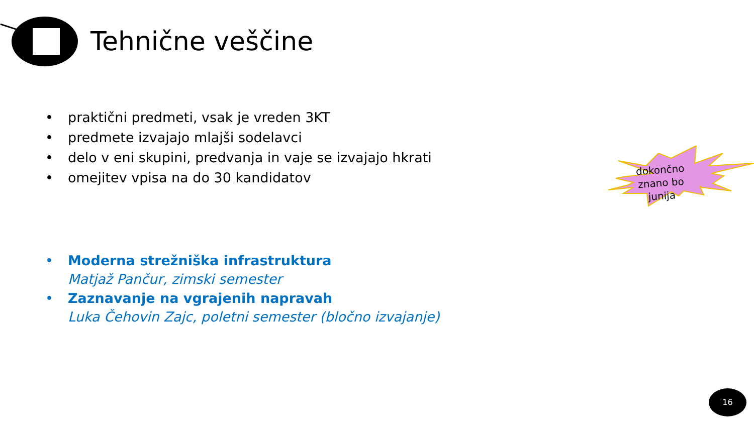Tehnične veščine
• praktični predmeti, vsak je vreden 3KT
• predmete izvajajo mlajši sodelavci
• delo v eni skupini, predvanja in vaje se izvajajo hkrati
• omejitev vpisa na do 30 kandidatov
• Moderna strežniška infrastruktura
Matjaž Pančur, zimski semester
• Zaznavanje na vgrajenih napravah
Luka Čehovin Zajc, poletni semester (bločno izvajanje)
dokončno znano bo junija
16